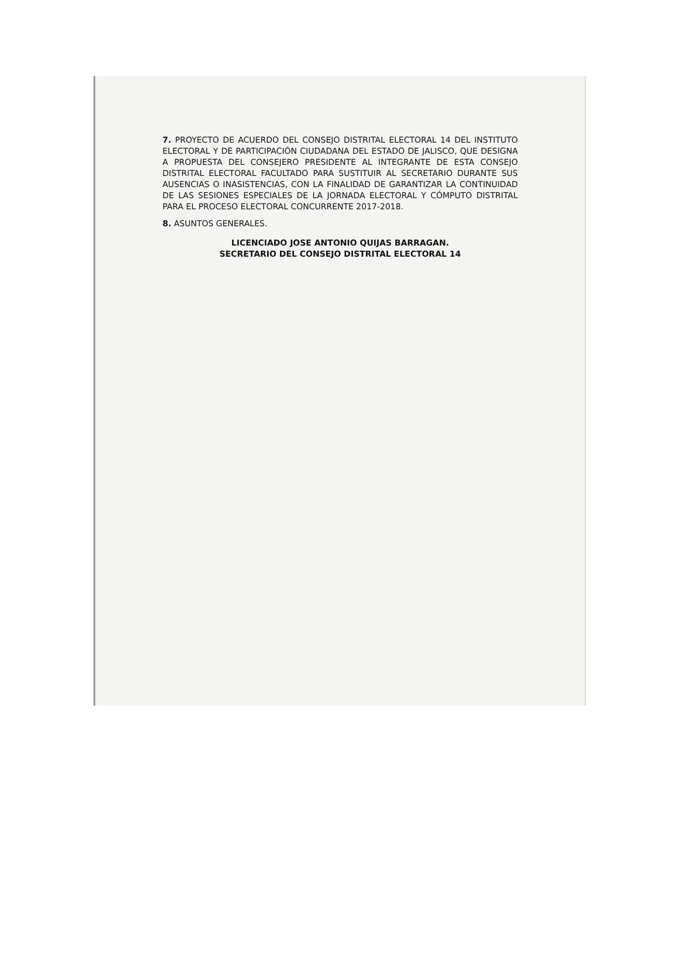7. PROYECTO DE ACUERDO DEL CONSEJO DISTRITAL ELECTORAL 14 DEL INSTITUTO ELECTORAL Y DE PARTICIPACIÓN CIUDADANA DEL ESTADO DE JALISCO, QUE DESIGNA A PROPUESTA DEL CONSEJERO PRESIDENTE AL INTEGRANTE DE ESTA CONSEJO DISTRITAL ELECTORAL FACULTADO PARA SUSTITUIR AL SECRETARIO DURANTE SUS AUSENCIAS O INASISTENCIAS, CON LA FINALIDAD DE GARANTIZAR LA CONTINUIDAD DE LAS SESIONES ESPECIALES DE LA JORNADA ELECTORAL Y CÓMPUTO DISTRITAL PARA EL PROCESO ELECTORAL CONCURRENTE 2017-2018.
8. ASUNTOS GENERALES.
LICENCIADO JOSE ANTONIO QUIJAS BARRAGAN.
SECRETARIO DEL CONSEJO DISTRITAL ELECTORAL 14